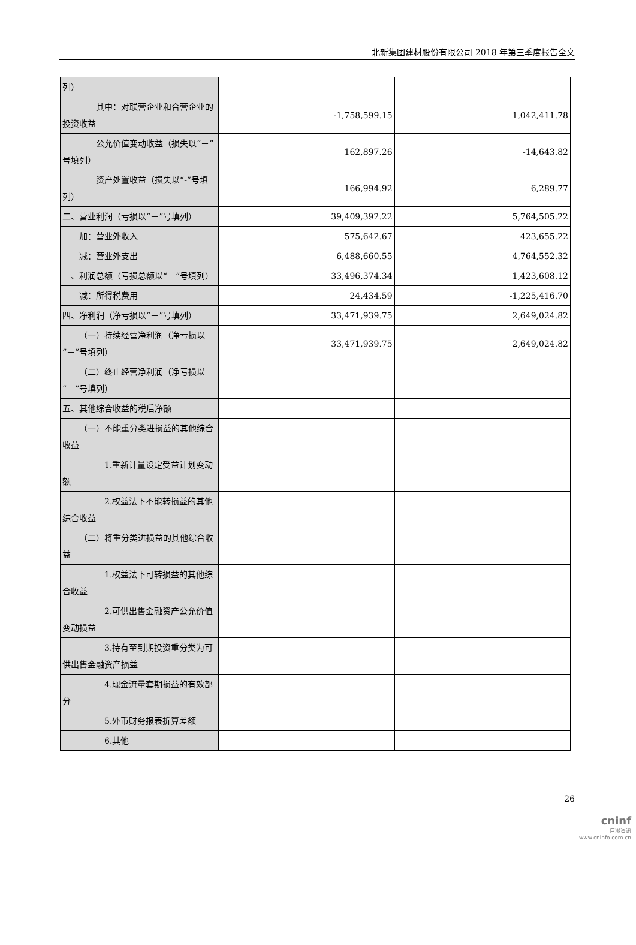北新集团建材股份有限公司 2018 年第三季度报告全文
| 列） | | |
| 其中：对联营企业和合营企业的投资收益 | -1,758,599.15 | 1,042,411.78 |
| 公允价值变动收益（损失以“－”号填列） | 162,897.26 | -14,643.82 |
| 资产处置收益（损失以“-”号填列） | 166,994.92 | 6,289.77 |
| 二、营业利润（亏损以“－”号填列） | 39,409,392.22 | 5,764,505.22 |
| 加：营业外收入 | 575,642.67 | 423,655.22 |
| 减：营业外支出 | 6,488,660.55 | 4,764,552.32 |
| 三、利润总额（亏损总额以“－”号填列） | 33,496,374.34 | 1,423,608.12 |
| 减：所得税费用 | 24,434.59 | -1,225,416.70 |
| 四、净利润（净亏损以“－”号填列） | 33,471,939.75 | 2,649,024.82 |
| （一）持续经营净利润（净亏损以“－”号填列） | 33,471,939.75 | 2,649,024.82 |
| （二）终止经营净利润（净亏损以“－”号填列） | | |
| 五、其他综合收益的税后净额 | | |
| （一）不能重分类进损益的其他综合收益 | | |
| 1.重新计量设定受益计划变动额 | | |
| 2.权益法下不能转损益的其他综合收益 | | |
| （二）将重分类进损益的其他综合收益 | | |
| 1.权益法下可转损益的其他综合收益 | | |
| 2.可供出售金融资产公允价值变动损益 | | |
| 3.持有至到期投资重分类为可供出售金融资产损益 | | |
| 4.现金流量套期损益的有效部分 | | |
| 5.外币财务报表折算差额 | | |
| 6.其他 | | |
26
cninf
巨潮资讯
www.cninfo.com.cn